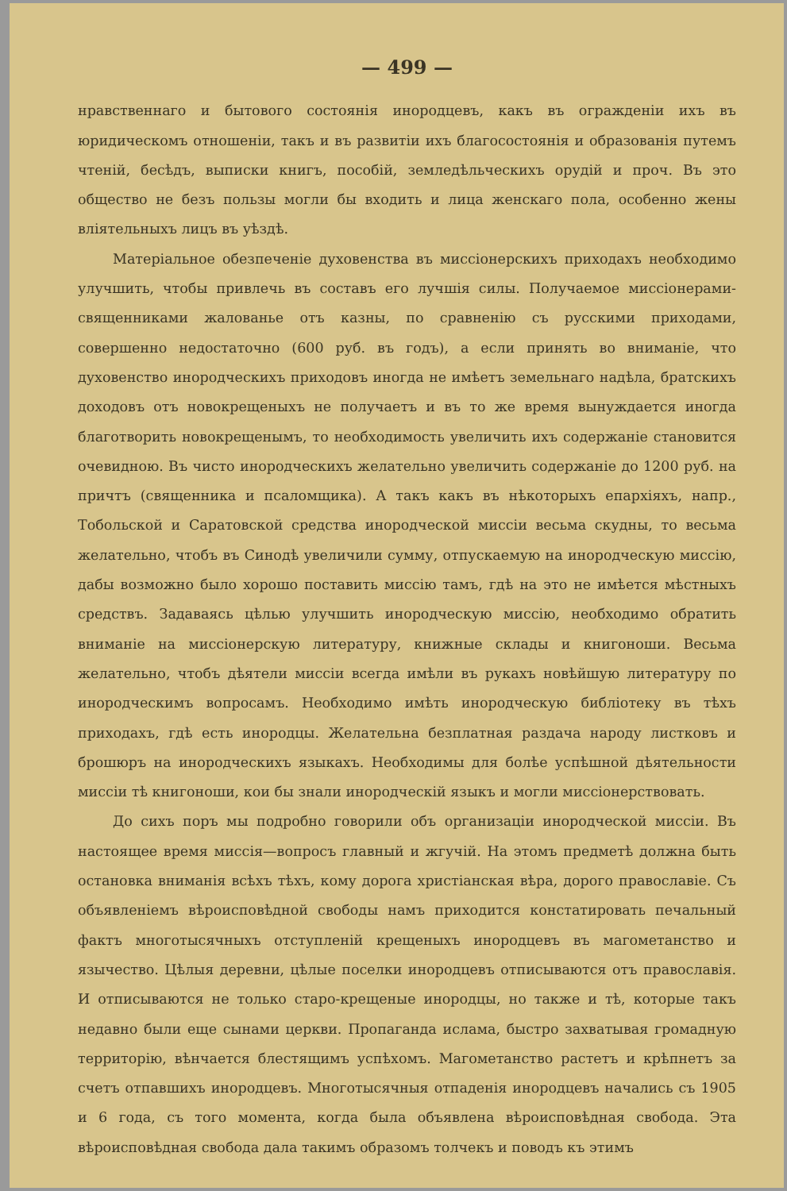— 499 —
нравственнаго и бытового состоянія инородцевъ, какъ въ огражденіи ихъ въ юридическомъ отношеніи, такъ и въ развитіи ихъ благосостоянія и образованія путемъ чтеній, бесѣдъ, выписки книгъ, пособій, земледѣльческихъ орудій и проч. Въ это общество не безъ пользы могли бы входить и лица женскаго пола, особенно жены вліятельныхъ лицъ въ уѣздѣ.
Матеріальное обезпеченіе духовенства въ миссіонерскихъ приходахъ необходимо улучшить, чтобы привлечь въ составъ его лучшія силы. Получаемое миссіонерами-священниками жалованье отъ казны, по сравненію съ русскими приходами, совершенно недостаточно (600 руб. въ годъ), а если принять во вниманіе, что духовенство инородческихъ приходовъ иногда не имѣетъ земельнаго надѣла, братскихъ доходовъ отъ новокрещеныхъ не получаетъ и въ то же время вынуждается иногда благотворить новокрещенымъ, то необходимость увеличить ихъ содержаніе становится очевидною. Въ чисто инородческихъ желательно увеличить содержаніе до 1200 руб. на причтъ (священника и псаломщика). А такъ какъ въ нѣкоторыхъ епархіяхъ, напр., Тобольской и Саратовской средства инородческой миссіи весьма скудны, то весьма желательно, чтобъ въ Синодѣ увеличили сумму, отпускаемую на инородческую миссію, дабы возможно было хорошо поставить миссію тамъ, гдѣ на это не имѣется мѣстныхъ средствъ. Задаваясь цѣлью улучшить инородческую миссію, необходимо обратить вниманіе на миссіонерскую литературу, книжные склады и книгоноши. Весьма желательно, чтобъ дѣятели миссіи всегда имѣли въ рукахъ новѣйшую литературу по инородческимъ вопросамъ. Необходимо имѣть инородческую библіотеку въ тѣхъ приходахъ, гдѣ есть инородцы. Желательна безплатная раздача народу листковъ и брошюръ на инородческихъ языкахъ. Необходимы для болѣе успѣшной дѣятельности миссіи тѣ книгоноши, кои бы знали инородческій языкъ и могли миссіонерствовать.
До сихъ поръ мы подробно говорили объ организаціи инородческой миссіи. Въ настоящее время миссія—вопросъ главный и жгучій. На этомъ предметѣ должна быть остановка вниманія всѣхъ тѣхъ, кому дорога христіанская вѣра, дорого православіе. Съ объявленіемъ вѣроисповѣдной свободы намъ приходится констатировать печальный фактъ многотысячныхъ отступленій крещеныхъ инородцевъ въ магометанство и язычество. Цѣлыя деревни, цѣлые поселки инородцевъ отписываются отъ православія. И отписываются не только старо-крещеные инородцы, но также и тѣ, которые такъ недавно были еще сынами церкви. Пропаганда ислама, быстро захватывая громадную территорію, вѣнчается блестящимъ успѣхомъ. Магометанство растетъ и крѣпнетъ за счетъ отпавшихъ инородцевъ. Многотысячныя отпаденія инородцевъ начались съ 1905 и 6 года, съ того момента, когда была объявлена вѣроисповѣдная свобода. Эта вѣроисповѣдная свобода дала такимъ образомъ толчекъ и поводъ къ этимъ